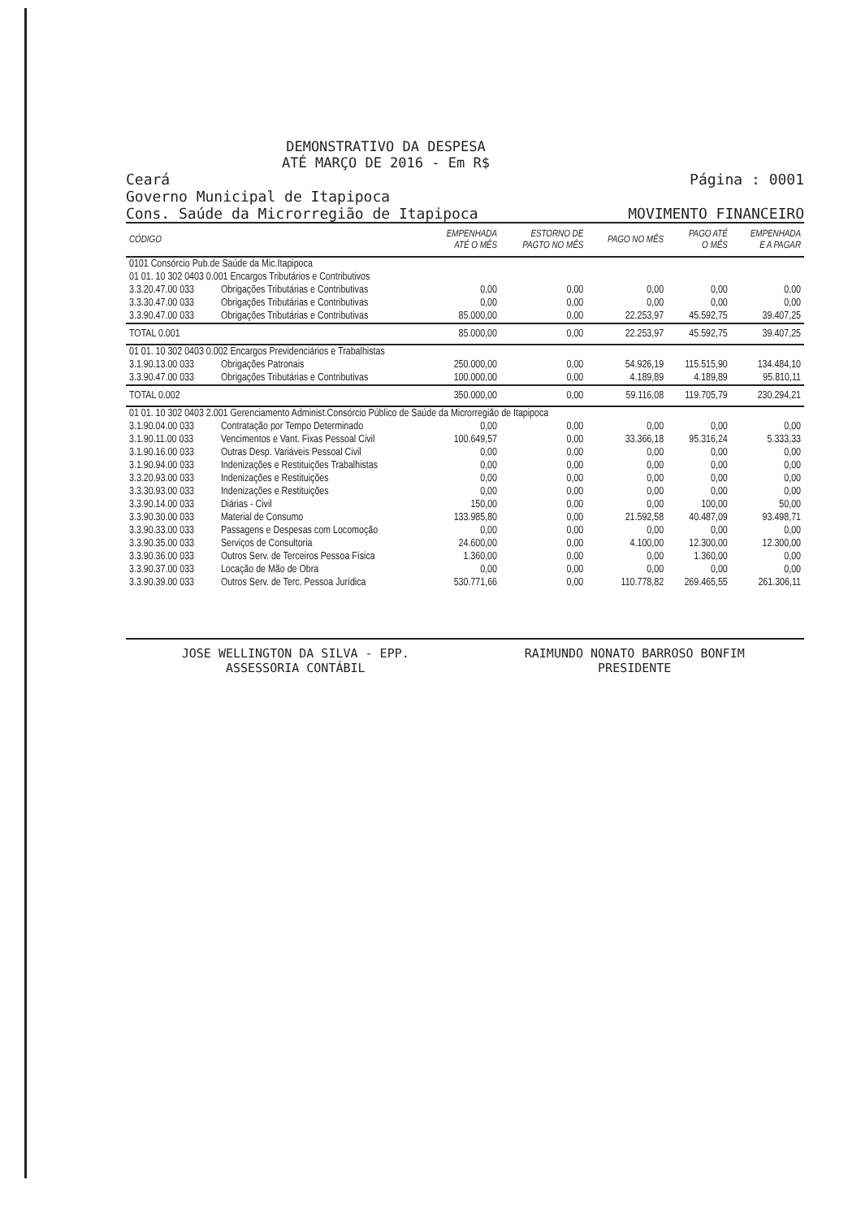DEMONSTRATIVO DA DESPESA
ATÉ MARÇO DE 2016 - Em R$
Ceará
Governo Municipal de Itapipoca
Cons. Saúde da Microrregião de Itapipoca
Página : 0001
MOVIMENTO FINANCEIRO
| CÓDIGO | | EMPENHADA ATÉ O MÊS | ESTORNO DE PAGTO NO MÊS | PAGO NO MÊS | PAGO ATÉ O MÊS | EMPENHADA E A PAGAR |
| --- | --- | --- | --- | --- | --- | --- |
| 0101 Consórcio Pub.de Saúde da Mic.Itapipoca | | | | | | |
| 01 01. 10 302 0403 0.001 Encargos Tributários e Contributivos | | | | | | |
| 3.3.20.47.00 033 | Obrigações Tributárias e Contributivas | 0,00 | 0,00 | 0,00 | 0,00 | 0,00 |
| 3.3.30.47.00 033 | Obrigações Tributárias e Contributivas | 0,00 | 0,00 | 0,00 | 0,00 | 0,00 |
| 3.3.90.47.00 033 | Obrigações Tributárias e Contributivas | 85.000,00 | 0,00 | 22.253,97 | 45.592,75 | 39.407,25 |
| TOTAL 0.001 | | 85.000,00 | 0,00 | 22.253,97 | 45.592,75 | 39.407,25 |
| 01 01. 10 302 0403 0.002 Encargos Previdenciários e Trabalhistas | | | | | | |
| 3.1.90.13.00 033 | Obrigações Patronais | 250.000,00 | 0,00 | 54.926,19 | 115.515,90 | 134.484,10 |
| 3.3.90.47.00 033 | Obrigações Tributárias e Contributivas | 100.000,00 | 0,00 | 4.189,89 | 4.189,89 | 95.810,11 |
| TOTAL 0.002 | | 350.000,00 | 0,00 | 59.116,08 | 119.705,79 | 230.294,21 |
| 01 01. 10 302 0403 2.001 Gerenciamento Administ.Consórcio Público de Saúde da Microrregião de Itapipoca | | | | | | |
| 3.1.90.04.00 033 | Contratação por Tempo Determinado | 0,00 | 0,00 | 0,00 | 0,00 | 0,00 |
| 3.1.90.11.00 033 | Vencimentos e Vant. Fixas Pessoal Civil | 100.649,57 | 0,00 | 33.366,18 | 95.316,24 | 5.333,33 |
| 3.1.90.16.00 033 | Outras Desp. Variáveis Pessoal Civil | 0,00 | 0,00 | 0,00 | 0,00 | 0,00 |
| 3.1.90.94.00 033 | Indenizações e Restituições Trabalhistas | 0,00 | 0,00 | 0,00 | 0,00 | 0,00 |
| 3.3.20.93.00 033 | Indenizações e Restituições | 0,00 | 0,00 | 0,00 | 0,00 | 0,00 |
| 3.3.30.93.00 033 | Indenizações e Restituições | 0,00 | 0,00 | 0,00 | 0,00 | 0,00 |
| 3.3.90.14.00 033 | Diárias - Civil | 150,00 | 0,00 | 0,00 | 100,00 | 50,00 |
| 3.3.90.30.00 033 | Material de Consumo | 133.985,80 | 0,00 | 21.592,58 | 40.487,09 | 93.498,71 |
| 3.3.90.33.00 033 | Passagens e Despesas com Locomoção | 0,00 | 0,00 | 0,00 | 0,00 | 0,00 |
| 3.3.90.35.00 033 | Serviços de Consultoria | 24.600,00 | 0,00 | 4.100,00 | 12.300,00 | 12.300,00 |
| 3.3.90.36.00 033 | Outros Serv. de Terceiros Pessoa Física | 1.360,00 | 0,00 | 0,00 | 1.360,00 | 0,00 |
| 3.3.90.37.00 033 | Locação de Mão de Obra | 0,00 | 0,00 | 0,00 | 0,00 | 0,00 |
| 3.3.90.39.00 033 | Outros Serv. de Terc. Pessoa Jurídica | 530.771,66 | 0,00 | 110.778,82 | 269.465,55 | 261.306,11 |
JOSE WELLINGTON DA SILVA - EPP.
ASSESSORIA CONTÁBIL
RAIMUNDO NONATO BARROSO BONFIM
PRESIDENTE